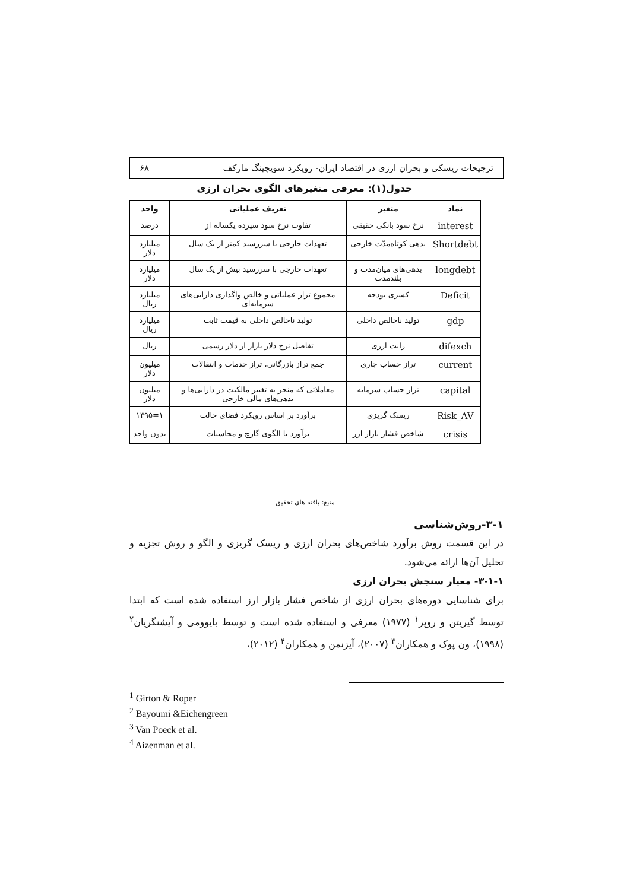ترجیحات ریسکی و بحران ارزی در اقتصاد ایران- رویکرد سویچینگ مارکف ۶۸
جدول(۱): معرفی متغیرهای الگوی بحران ارزی
| نماد | متغیر | تعریف عملیاتی | واحد |
| --- | --- | --- | --- |
| interest | نرخ سود بانکی حقیقی | تفاوت نرخ سود سپرده یکساله از | درصد |
| Shortdebt | بدهی کوتاه‌مدّت خارجی | تعهدات خارجی با سررسید کمتر از یک سال | میلیارد دلار |
| longdebt | بدهی‌های میان‌مدت و بلندمدت | تعهدات خارجی با سررسید بیش از یک سال | میلیارد دلار |
| Deficit | کسری بودجه | مجموع تراز عملیاتی و خالص واگذاری دارایی‌های سرمایه‌ای | میلیارد ریال |
| gdp | تولید ناخالص داخلی | تولید ناخالص داخلی به قیمت ثابت | میلیارد ریال |
| difexch | رانت ارزی | تفاضل نرخ دلار بازار از دلار رسمی | ریال |
| current | تراز حساب جاری | جمع تراز بازرگانی، تراز خدمات و انتقالات | میلیون دلار |
| capital | تراز حساب سرمایه | معاملاتی که منجر به تغییر مالکیت در دارایی‌ها و بدهی‌های مالی خارجی | میلیون دلار |
| Risk_AV | ریسک گریزی | برآورد بر اساس رویکرد فضای حالت | ۱=۱۳۹۵ |
| crisis | شاخص فشار بازار ارز | برآورد با الگوی گارچ و محاسبات | بدون واحد |
منبع: یافته های تحقیق
۳-۱-روش‌شناسی
در این قسمت روش برآورد شاخص‌های بحران ارزی و ریسک گریزی و الگو و روش تجزیه و تحلیل آن‌ها ارائه می‌شود.
۳-۱-۱- معیار سنجش بحران ارزی
برای شناسایی دوره‌های بحران ارزی از شاخص فشار بازار ارز استفاده شده است که ابتدا توسط گیریتن و روپر<sup>۱</sup> (۱۹۷۷) معرفی و استفاده شده است و توسط بایوومی و آیشنگریان<sup>۲</sup> (۱۹۹۸)، ون پوک و همکاران<sup>۳</sup> (۲۰۰۷)، آیزنمن و همکاران<sup>۴</sup> (۲۰۱۲)،
<sup>1</sup> Girton & Roper
<sup>2</sup> Bayoumi &Eichengreen
<sup>3</sup> Van Poeck et al.
<sup>4</sup> Aizenman et al.